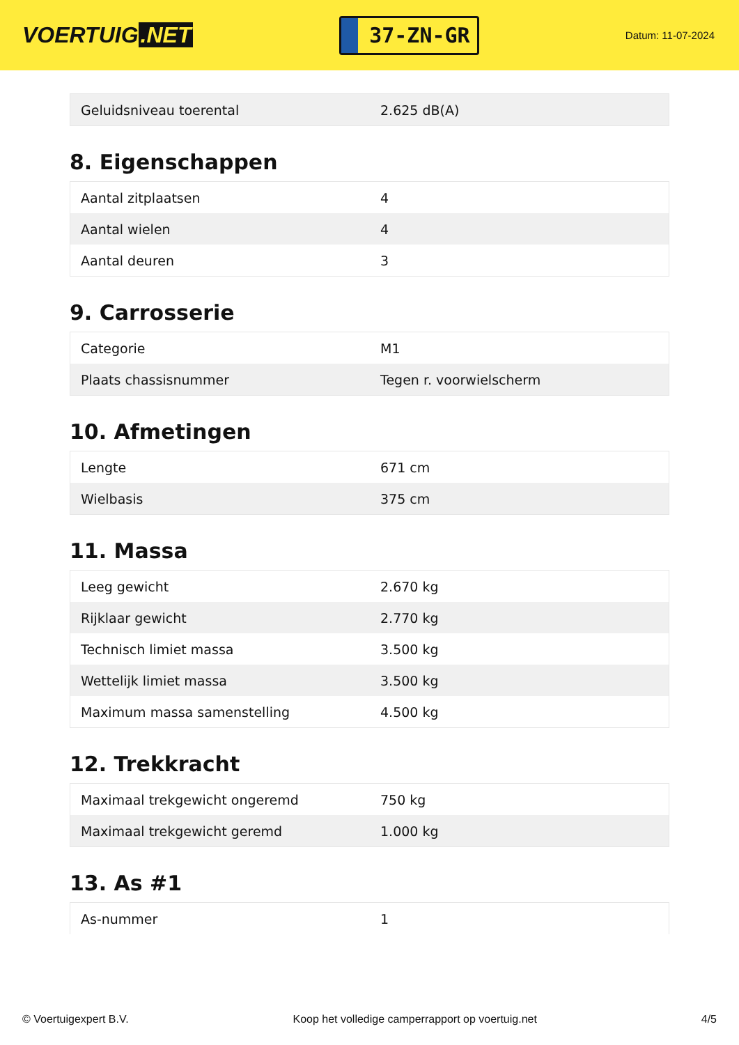VOERTUIG.NET
37-ZN-GR
Datum: 11-07-2024
| Geluidsniveau toerental | 2.625 dB(A) |
8. Eigenschappen
| Aantal zitplaatsen | 4 |
| Aantal wielen | 4 |
| Aantal deuren | 3 |
9. Carrosserie
| Categorie | M1 |
| Plaats chassisnummer | Tegen r. voorwielscherm |
10. Afmetingen
| Lengte | 671 cm |
| Wielbasis | 375 cm |
11. Massa
| Leeg gewicht | 2.670 kg |
| Rijklaar gewicht | 2.770 kg |
| Technisch limiet massa | 3.500 kg |
| Wettelijk limiet massa | 3.500 kg |
| Maximum massa samenstelling | 4.500 kg |
12. Trekkracht
| Maximaal trekgewicht ongeremd | 750 kg |
| Maximaal trekgewicht geremd | 1.000 kg |
13. As #1
| As-nummer | 1 |
© Voertuigexpert B.V. Koop het volledige camperrapport op voertuig.net 4/5